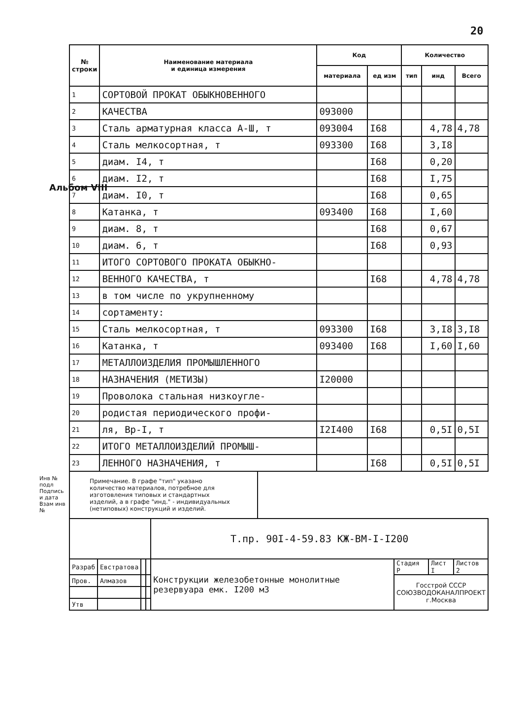20
Альбом VIII
Инв № подл
Подпись и дата
Взам инв №
| № строки | Наименование материала и единица измерения | Код | | Количество | | |
| --- | --- | --- | --- | --- | --- | --- |
| | | материала | ед изм | тип | инд | Всего |
| 1 | СОРТОВОЙ ПРОКАТ ОБЫКНОВЕННОГО | | | | | |
| 2 | КАЧЕСТВА | 093000 | | | | |
| 3 | Сталь арматурная класса А-Ш, т | 093004 | I68 | | 4,78 | 4,78 |
| 4 | Сталь мелкосортная, т | 093300 | I68 | | 3,I8 | |
| 5 | диам. I4, т | | I68 | | 0,20 | |
| 6 | диам. I2, т | | I68 | | I,75 | |
| 7 | диам. I0, т | | I68 | | 0,65 | |
| 8 | Катанка, т | 093400 | I68 | | I,60 | |
| 9 | диам. 8, т | | I68 | | 0,67 | |
| 10 | диам. 6, т | | I68 | | 0,93 | |
| 11 | ИТОГО СОРТОВОГО ПРОКАТА ОБЫКНО- | | | | | |
| 12 | ВЕННОГО КАЧЕСТВА, т | | I68 | | 4,78 | 4,78 |
| 13 | в том числе по укрупненному | | | | | |
| 14 | сортаменту: | | | | | |
| 15 | Сталь мелкосортная, т | 093300 | I68 | | 3,I8 | 3,I8 |
| 16 | Катанка, т | 093400 | I68 | | I,60 | I,60 |
| 17 | МЕТАЛЛОИЗДЕЛИЯ ПРОМЫШЛЕННОГО | | | | | |
| 18 | НАЗНАЧЕНИЯ (МЕТИЗЫ) | I20000 | | | | |
| 19 | Проволока стальная низкоугле- | | | | | |
| 20 | родистая периодического профи- | | | | | |
| 21 | ля, Вр-I, т | I2I400 | I68 | | 0,5I | 0,5I |
| 22 | ИТОГО МЕТАЛЛОИЗДЕЛИЙ ПРОМЫШ- | | | | | |
| 23 | ЛЕННОГО НАЗНАЧЕНИЯ, т | | I68 | | 0,5I | 0,5I |
Примечание. В графе "тип" указано количество материалов, потребное для изготовления типовых и стандартных изделий, а в графе "инд." - индивидуальных (нетиповых) конструкций и изделий.
| | | | | Т.пр. 90I-4-59.83 КЖ-ВМ-I-I200 | | | |
| Разраб | Евстратова | | | Конструкции железобетонные монолитные резервуара емк. I200 м3 | Стадия Р | Лист I | Листов 2 |
| Пров. | Алмазов | | | | Госстрой СССР СОЮЗВОДОКАНАЛПРОЕКТ г.Москва | | |
| Утв | | | | | | | |